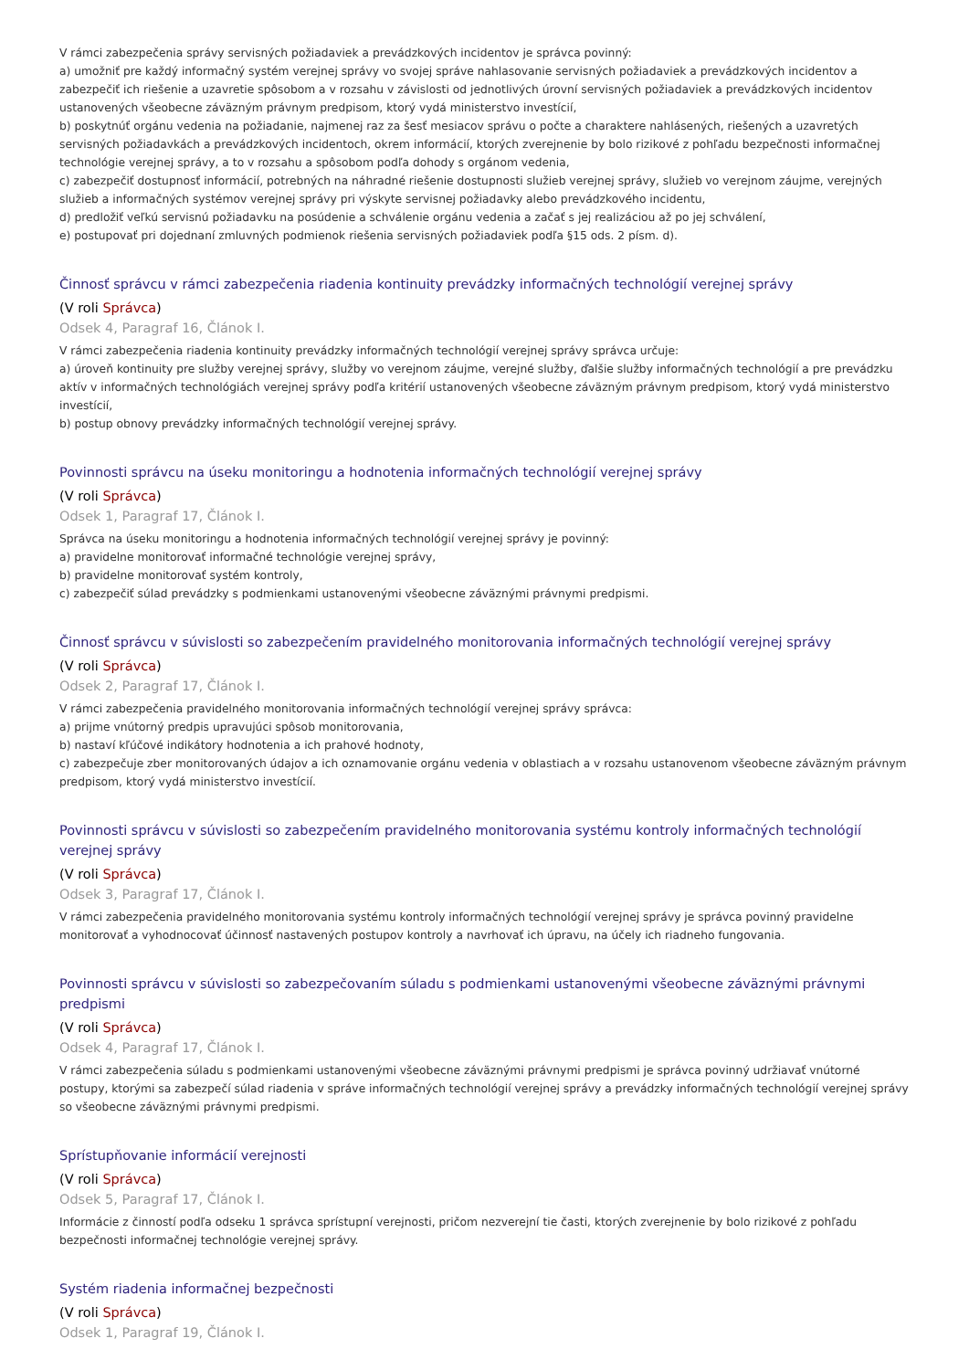V rámci zabezpečenia správy servisných požiadaviek a prevádzkových incidentov je správca povinný:
a) umožniť pre každý informačný systém verejnej správy vo svojej správe nahlasovanie servisných požiadaviek a prevádzkových incidentov a zabezpečiť ich riešenie a uzavretie spôsobom a v rozsahu v závislosti od jednotlivých úrovní servisných požiadaviek a prevádzkových incidentov ustanovených všeobecne záväzným právnym predpisom, ktorý vydá ministerstvo investícií,
b) poskytnúť orgánu vedenia na požiadanie, najmenej raz za šesť mesiacov správu o počte a charaktere nahlásených, riešených a uzavretých servisných požiadavkách a prevádzkových incidentoch, okrem informácií, ktorých zverejnenie by bolo rizikové z pohľadu bezpečnosti informačnej technológie verejnej správy, a to v rozsahu a spôsobom podľa dohody s orgánom vedenia,
c) zabezpečiť dostupnosť informácií, potrebných na náhradné riešenie dostupnosti služieb verejnej správy, služieb vo verejnom záujme, verejných služieb a informačných systémov verejnej správy pri výskyte servisnej požiadavky alebo prevádzkového incidentu,
d) predložiť veľkú servisnú požiadavku na posúdenie a schválenie orgánu vedenia a začať s jej realizáciou až po jej schválení,
e) postupovať pri dojednaní zmluvných podmienok riešenia servisných požiadaviek podľa §15 ods. 2 písm. d).
Činnosť správcu v rámci zabezpečenia riadenia kontinuity prevádzky informačných technológií verejnej správy
(V roli Správca)
Odsek 4, Paragraf 16, Článok I.
V rámci zabezpečenia riadenia kontinuity prevádzky informačných technológií verejnej správy správca určuje:
a) úroveň kontinuity pre služby verejnej správy, služby vo verejnom záujme, verejné služby, ďalšie služby informačných technológií a pre prevádzku aktív v informačných technológiách verejnej správy podľa kritérií ustanovených všeobecne záväzným právnym predpisom, ktorý vydá ministerstvo investícií,
b) postup obnovy prevádzky informačných technológií verejnej správy.
Povinnosti správcu na úseku monitoringu a hodnotenia informačných technológií verejnej správy
(V roli Správca)
Odsek 1, Paragraf 17, Článok I.
Správca na úseku monitoringu a hodnotenia informačných technológií verejnej správy je povinný:
a) pravidelne monitorovať informačné technológie verejnej správy,
b) pravidelne monitorovať systém kontroly,
c) zabezpečiť súlad prevádzky s podmienkami ustanovenými všeobecne záväznými právnymi predpismi.
Činnosť správcu v súvislosti so zabezpečením pravidelného monitorovania informačných technológií verejnej správy
(V roli Správca)
Odsek 2, Paragraf 17, Článok I.
V rámci zabezpečenia pravidelného monitorovania informačných technológií verejnej správy správca:
a) prijme vnútorný predpis upravujúci spôsob monitorovania,
b) nastaví kľúčové indikátory hodnotenia a ich prahové hodnoty,
c) zabezpečuje zber monitorovaných údajov a ich oznamovanie orgánu vedenia v oblastiach a v rozsahu ustanovenom všeobecne záväzným právnym predpisom, ktorý vydá ministerstvo investícií.
Povinnosti správcu v súvislosti so zabezpečením pravidelného monitorovania systému kontroly informačných technológií verejnej správy
(V roli Správca)
Odsek 3, Paragraf 17, Článok I.
V rámci zabezpečenia pravidelného monitorovania systému kontroly informačných technológií verejnej správy je správca povinný pravidelne monitorovať a vyhodnocovať účinnosť nastavených postupov kontroly a navrhovať ich úpravu, na účely ich riadneho fungovania.
Povinnosti správcu v súvislosti so zabezpečovaním súladu s podmienkami ustanovenými všeobecne záväznými právnymi predpismi
(V roli Správca)
Odsek 4, Paragraf 17, Článok I.
V rámci zabezpečenia súladu s podmienkami ustanovenými všeobecne záväznými právnymi predpismi je správca povinný udržiavať vnútorné postupy, ktorými sa zabezpečí súlad riadenia v správe informačných technológií verejnej správy a prevádzky informačných technológií verejnej správy so všeobecne záväznými právnymi predpismi.
Sprístupňovanie informácií verejnosti
(V roli Správca)
Odsek 5, Paragraf 17, Článok I.
Informácie z činností podľa odseku 1 správca sprístupní verejnosti, pričom nezverejní tie časti, ktorých zverejnenie by bolo rizikové z pohľadu bezpečnosti informačnej technológie verejnej správy.
Systém riadenia informačnej bezpečnosti
(V roli Správca)
Odsek 1, Paragraf 19, Článok I.